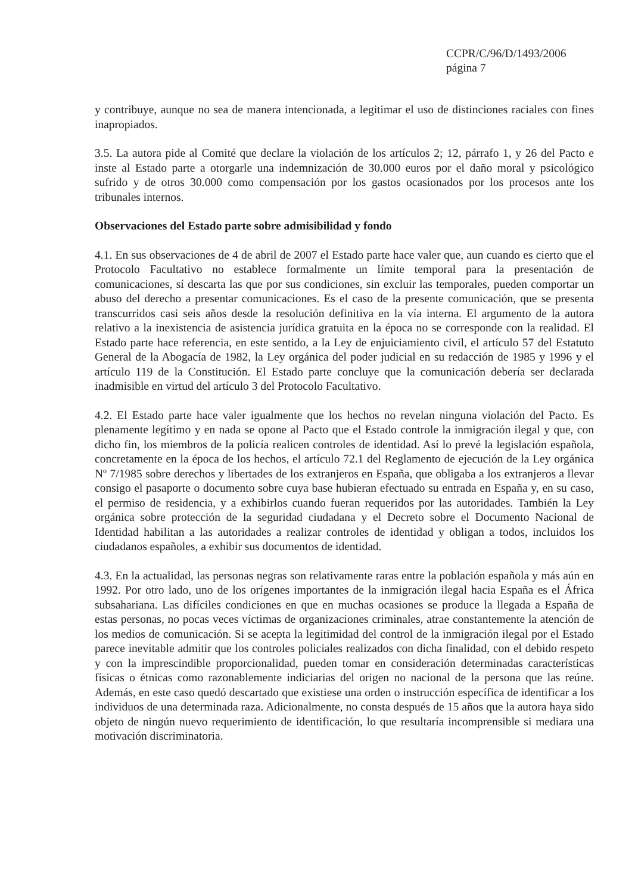CCPR/C/96/D/1493/2006
página 7
y contribuye, aunque no sea de manera intencionada, a legitimar el uso de distinciones raciales con fines inapropiados.
3.5. La autora pide al Comité que declare la violación de los artículos 2; 12, párrafo 1, y 26 del Pacto e inste al Estado parte a otorgarle una indemnización de 30.000 euros por el daño moral y psicológico sufrido y de otros 30.000 como compensación por los gastos ocasionados por los procesos ante los tribunales internos.
Observaciones del Estado parte sobre admisibilidad y fondo
4.1. En sus observaciones de 4 de abril de 2007 el Estado parte hace valer que, aun cuando es cierto que el Protocolo Facultativo no establece formalmente un límite temporal para la presentación de comunicaciones, sí descarta las que por sus condiciones, sin excluir las temporales, pueden comportar un abuso del derecho a presentar comunicaciones. Es el caso de la presente comunicación, que se presenta transcurridos casi seis años desde la resolución definitiva en la vía interna. El argumento de la autora relativo a la inexistencia de asistencia jurídica gratuita en la época no se corresponde con la realidad. El Estado parte hace referencia, en este sentido, a la Ley de enjuiciamiento civil, el artículo 57 del Estatuto General de la Abogacía de 1982, la Ley orgánica del poder judicial en su redacción de 1985 y 1996 y el artículo 119 de la Constitución. El Estado parte concluye que la comunicación debería ser declarada inadmisible en virtud del artículo 3 del Protocolo Facultativo.
4.2. El Estado parte hace valer igualmente que los hechos no revelan ninguna violación del Pacto. Es plenamente legítimo y en nada se opone al Pacto que el Estado controle la inmigración ilegal y que, con dicho fin, los miembros de la policía realicen controles de identidad. Así lo prevé la legislación española, concretamente en la época de los hechos, el artículo 72.1 del Reglamento de ejecución de la Ley orgánica Nº 7/1985 sobre derechos y libertades de los extranjeros en España, que obligaba a los extranjeros a llevar consigo el pasaporte o documento sobre cuya base hubieran efectuado su entrada en España y, en su caso, el permiso de residencia, y a exhibirlos cuando fueran requeridos por las autoridades. También la Ley orgánica sobre protección de la seguridad ciudadana y el Decreto sobre el Documento Nacional de Identidad habilitan a las autoridades a realizar controles de identidad y obligan a todos, incluidos los ciudadanos españoles, a exhibir sus documentos de identidad.
4.3. En la actualidad, las personas negras son relativamente raras entre la población española y más aún en 1992. Por otro lado, uno de los orígenes importantes de la inmigración ilegal hacia España es el África subsahariana. Las difíciles condiciones en que en muchas ocasiones se produce la llegada a España de estas personas, no pocas veces víctimas de organizaciones criminales, atrae constantemente la atención de los medios de comunicación. Si se acepta la legitimidad del control de la inmigración ilegal por el Estado parece inevitable admitir que los controles policiales realizados con dicha finalidad, con el debido respeto y con la imprescindible proporcionalidad, pueden tomar en consideración determinadas características físicas o étnicas como razonablemente indiciarias del origen no nacional de la persona que las reúne. Además, en este caso quedó descartado que existiese una orden o instrucción específica de identificar a los individuos de una determinada raza. Adicionalmente, no consta después de 15 años que la autora haya sido objeto de ningún nuevo requerimiento de identificación, lo que resultaría incomprensible si mediara una motivación discriminatoria.